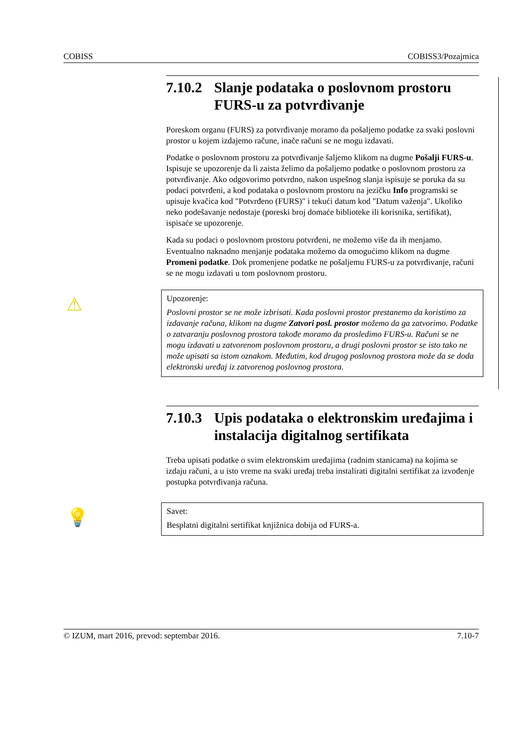COBISS COBISS3/Pozajmica
7.10.2 Slanje podataka o poslovnom prostoru FURS-u za potvrđivanje
Poreskom organu (FURS) za potvrđivanje moramo da pošaljemo podatke za svaki poslovni prostor u kojem izdajemo račune, inače računi se ne mogu izdavati.
Podatke o poslovnom prostoru za potvrđivanje šaljemo klikom na dugme Pošalji FURS-u. Ispisuje se upozorenje da li zaista želimo da pošaljemo podatke o poslovnom prostoru za potvrđivanje. Ako odgovorimo potvrdno, nakon uspešnog slanja ispisuje se poruka da su podaci potvrđeni, a kod podataka o poslovnom prostoru na jezičku Info programski se upisuje kvačica kod "Potvrđeno (FURS)" i tekući datum kod "Datum važenja". Ukoliko neko podešavanje nedostaje (poreski broj domaće biblioteke ili korisnika, sertifikat), ispisaće se upozorenje.
Kada su podaci o poslovnom prostoru potvrđeni, ne možemo više da ih menjamo. Eventualno naknadno menjanje podataka možemo da omogućimo klikom na dugme Promeni podatke. Dok promenjene podatke ne pošaljemu FURS-u za potvrđivanje, računi se ne mogu izdavati u tom poslovnom prostoru.
⚠
Upozorenje:
Poslovni prostor se ne može izbrisati. Kada poslovni prostor prestanemo da koristimo za izdavanje računa, klikom na dugme Zatvori posl. prostor možemo da ga zatvorimo. Podatke o zatvaranju poslovnog prostora takođe moramo da prosledimo FURS-u. Računi se ne mogu izdavati u zatvorenom poslovnom prostoru, a drugi poslovni prostor se isto tako ne može upisati sa istom oznakom. Međutim, kod drugog poslovnog prostora može da se doda elektronski uređaj iz zatvorenog poslovnog prostora.
7.10.3 Upis podataka o elektronskim uređajima i instalacija digitalnog sertifikata
Treba upisati podatke o svim elektronskim uređajima (radnim stanicama) na kojima se izdaju računi, a u isto vreme na svaki uređaj treba instalirati digitalni sertifikat za izvođenje postupka potvrđivanja računa.
💡
Savet:
Besplatni digitalni sertifikat knjižnica dobija od FURS-a.
© IZUM, mart 2016, prevod: septembar 2016. 7.10-7